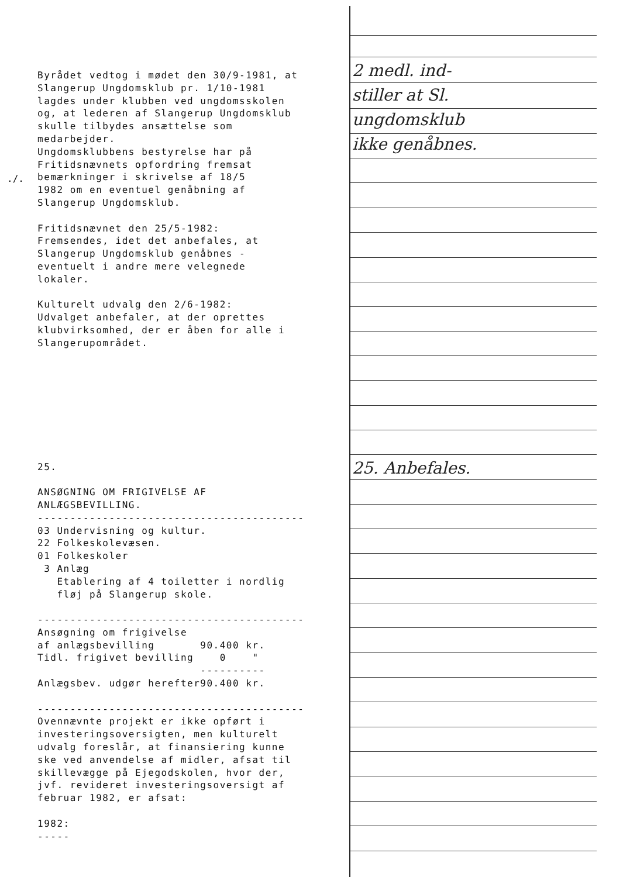Byrådet vedtog i mødet den 30/9-1981, at Slangerup Ungdomsklub pr. 1/10-1981 lagdes under klubben ved ungdomsskolen og, at lederen af Slangerup Ungdomsklub skulle tilbydes ansættelse som medarbejder. Ungdomsklubbens bestyrelse har på Fritidsnævnets opfordring fremsat bemærkninger i skrivelse af 18/5 1982 om en eventuel genåbning af Slangerup Ungdomsklub. Fritidsnævnet den 25/5-1982: Fremsendes, idet det anbefales, at Slangerup Ungdomsklub genåbnes - eventuelt i andre mere velegnede lokaler. Kulturelt udvalg den 2/6-1982: Udvalget anbefaler, at der oprettes klubvirksomhed, der er åben for alle i Slangerupområdet.
25. ANSØGNING OM FRIGIVELSE AF ANLÆGSBEVILLING. ----------------------------------------- 03 Undervisning og kultur. 22 Folkeskolevæsen. 01 Folkeskoler 3 Anlæg Etablering af 4 toiletter i nordlig fløj på Slangerup skole. -----------------------------------------
| Ansøgning om frigivelse | |
| af anlægsbevilling | 90.400 kr. |
| Tidl. frigivet bevilling | 0 " |
| | ---------- |
| Anlægsbev. udgør herefter | 90.400 kr. |
----------------------------------------- Ovennævnte projekt er ikke opført i investeringsoversigten, men kulturelt udvalg foreslår, at finansiering kunne ske ved anvendelse af midler, afsat til skillevægge på Ejegodskolen, hvor der, jvf. revideret investeringsoversigt af februar 1982, er afsat: 1982: -----
./.
2 medl. ind-
stiller at Sl.
ungdomsklub
ikke genåbnes.
25. Anbefales.